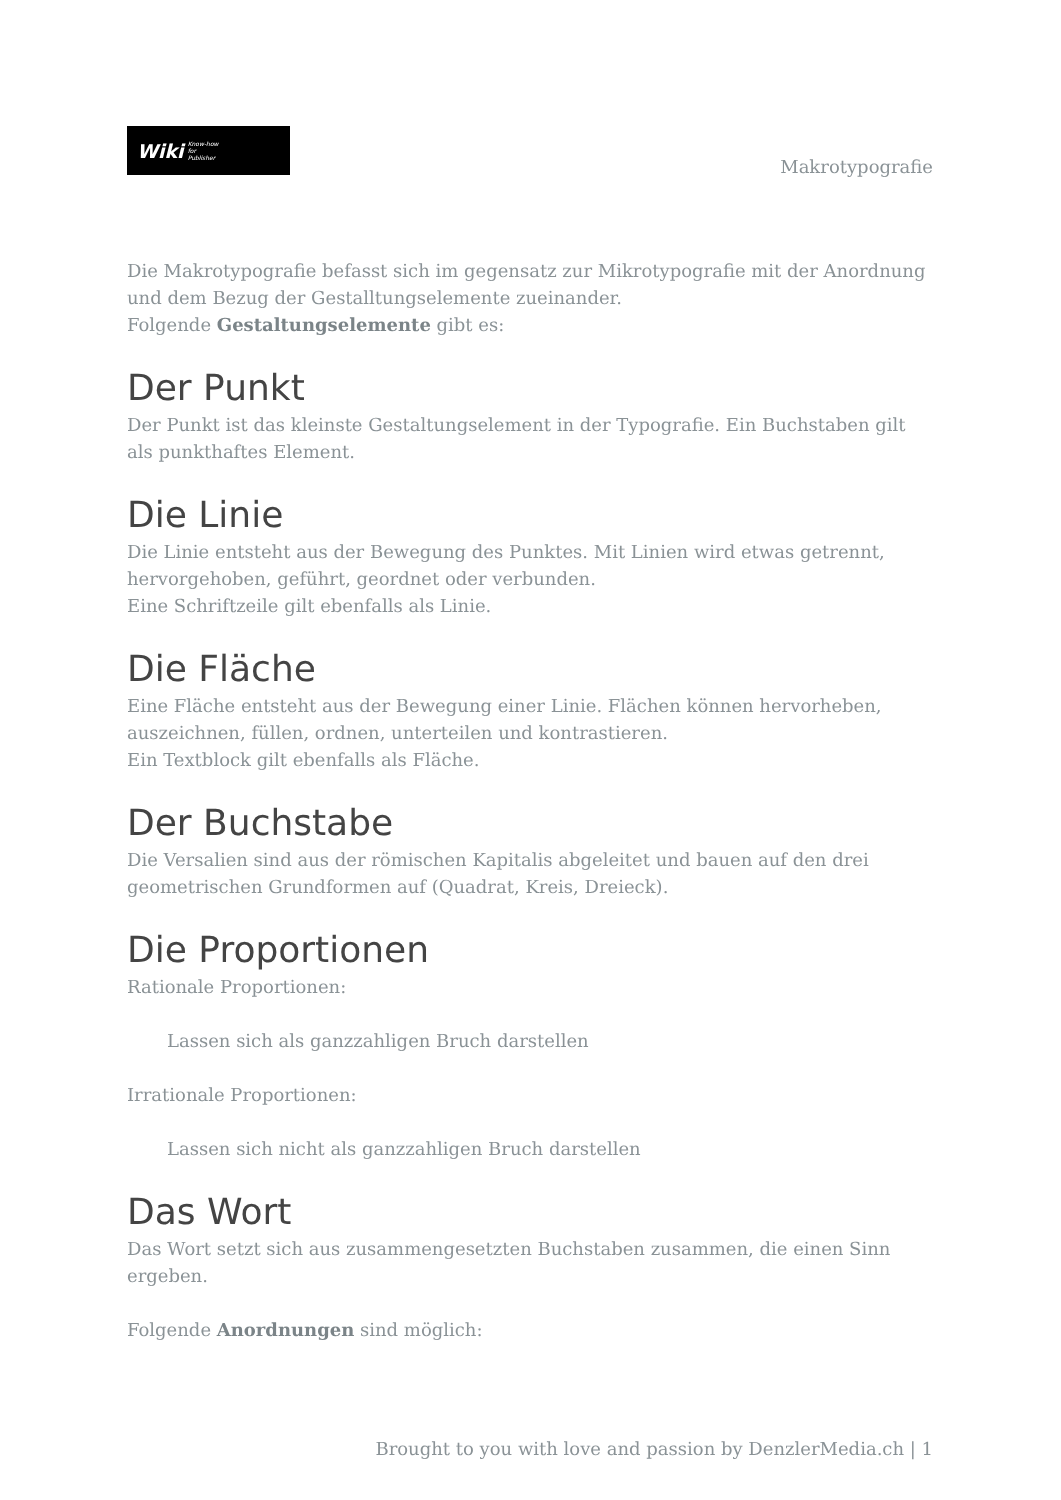Wiki Know-how
for
Publisher
Makrotypografie
Die Makrotypografie befasst sich im gegensatz zur Mikrotypografie mit der Anordnung und dem Bezug der Gestalltungselemente zueinander.
Folgende Gestaltungselemente gibt es:
Der Punkt
Der Punkt ist das kleinste Gestaltungselement in der Typografie. Ein Buchstaben gilt als punkthaftes Element.
Die Linie
Die Linie entsteht aus der Bewegung des Punktes. Mit Linien wird etwas getrennt, hervorgehoben, geführt, geordnet oder verbunden.
Eine Schriftzeile gilt ebenfalls als Linie.
Die Fläche
Eine Fläche entsteht aus der Bewegung einer Linie. Flächen können hervorheben, auszeichnen, füllen, ordnen, unterteilen und kontrastieren.
Ein Textblock gilt ebenfalls als Fläche.
Der Buchstabe
Die Versalien sind aus der römischen Kapitalis abgeleitet und bauen auf den drei geometrischen Grundformen auf (Quadrat, Kreis, Dreieck).
Die Proportionen
Rationale Proportionen:
Lassen sich als ganzzahligen Bruch darstellen
Irrationale Proportionen:
Lassen sich nicht als ganzzahligen Bruch darstellen
Das Wort
Das Wort setzt sich aus zusammengesetzten Buchstaben zusammen, die einen Sinn ergeben.
Folgende Anordnungen sind möglich:
Brought to you with love and passion by DenzlerMedia.ch | 1